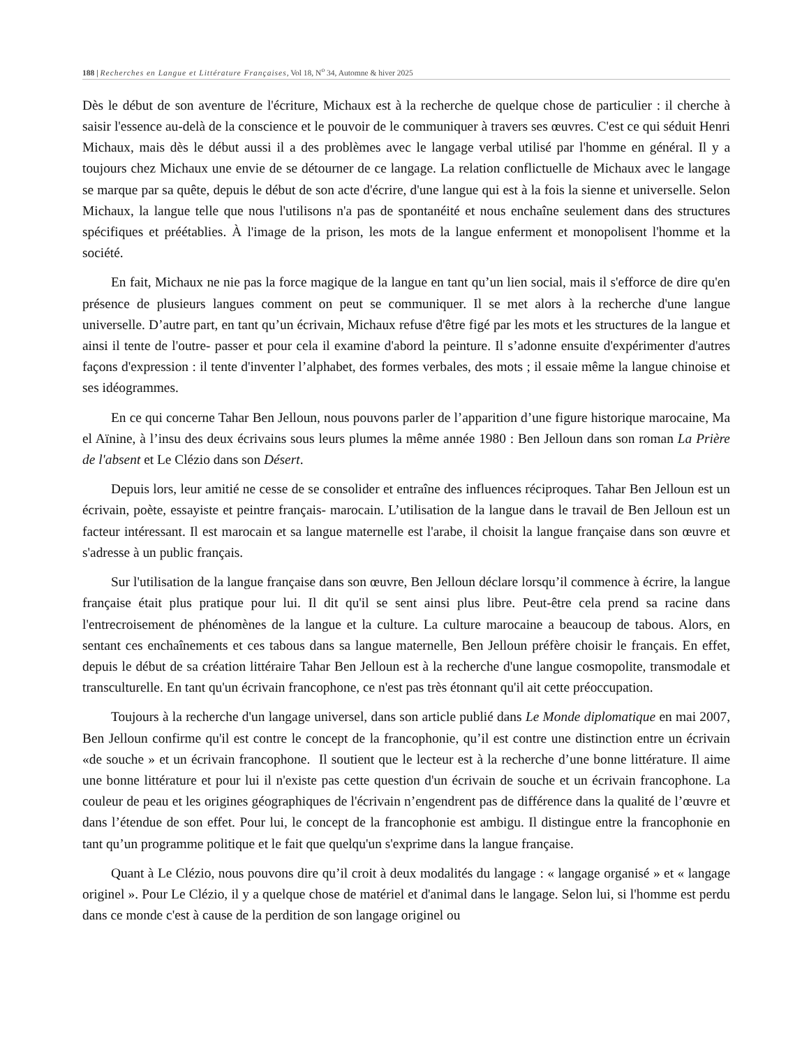188 | Recherches en Langue et Littérature Françaises, Vol 18, N<sup>o</sup> 34, Automne & hiver 2025
Dès le début de son aventure de l'écriture, Michaux est à la recherche de quelque chose de particulier : il cherche à saisir l'essence au-delà de la conscience et le pouvoir de le communiquer à travers ses œuvres. C'est ce qui séduit Henri Michaux, mais dès le début aussi il a des problèmes avec le langage verbal utilisé par l'homme en général. Il y a toujours chez Michaux une envie de se détourner de ce langage. La relation conflictuelle de Michaux avec le langage se marque par sa quête, depuis le début de son acte d'écrire, d'une langue qui est à la fois la sienne et universelle. Selon Michaux, la langue telle que nous l'utilisons n'a pas de spontanéité et nous enchaîne seulement dans des structures spécifiques et préétablies. À l'image de la prison, les mots de la langue enferment et monopolisent l'homme et la société.
En fait, Michaux ne nie pas la force magique de la langue en tant qu’un lien social, mais il s'efforce de dire qu'en présence de plusieurs langues comment on peut se communiquer. Il se met alors à la recherche d'une langue universelle. D’autre part, en tant qu’un écrivain, Michaux refuse d'être figé par les mots et les structures de la langue et ainsi il tente de l'outre- passer et pour cela il examine d'abord la peinture. Il s’adonne ensuite d'expérimenter d'autres façons d'expression : il tente d'inventer l’alphabet, des formes verbales, des mots ; il essaie même la langue chinoise et ses idéogrammes.
En ce qui concerne Tahar Ben Jelloun, nous pouvons parler de l’apparition d’une figure historique marocaine, Ma el Aïnine, à l’insu des deux écrivains sous leurs plumes la même année 1980 : Ben Jelloun dans son roman La Prière de l'absent et Le Clézio dans son Désert.
Depuis lors, leur amitié ne cesse de se consolider et entraîne des influences réciproques. Tahar Ben Jelloun est un écrivain, poète, essayiste et peintre français- marocain. L’utilisation de la langue dans le travail de Ben Jelloun est un facteur intéressant. Il est marocain et sa langue maternelle est l'arabe, il choisit la langue française dans son œuvre et s'adresse à un public français.
Sur l'utilisation de la langue française dans son œuvre, Ben Jelloun déclare lorsqu’il commence à écrire, la langue française était plus pratique pour lui. Il dit qu'il se sent ainsi plus libre. Peut-être cela prend sa racine dans l'entrecroisement de phénomènes de la langue et la culture. La culture marocaine a beaucoup de tabous. Alors, en sentant ces enchaînements et ces tabous dans sa langue maternelle, Ben Jelloun préfère choisir le français. En effet, depuis le début de sa création littéraire Tahar Ben Jelloun est à la recherche d'une langue cosmopolite, transmodale et transculturelle. En tant qu'un écrivain francophone, ce n'est pas très étonnant qu'il ait cette préoccupation.
Toujours à la recherche d'un langage universel, dans son article publié dans Le Monde diplomatique en mai 2007, Ben Jelloun confirme qu'il est contre le concept de la francophonie, qu’il est contre une distinction entre un écrivain «de souche » et un écrivain francophone. Il soutient que le lecteur est à la recherche d’une bonne littérature. Il aime une bonne littérature et pour lui il n'existe pas cette question d'un écrivain de souche et un écrivain francophone. La couleur de peau et les origines géographiques de l'écrivain n’engendrent pas de différence dans la qualité de l’œuvre et dans l’étendue de son effet. Pour lui, le concept de la francophonie est ambigu. Il distingue entre la francophonie en tant qu’un programme politique et le fait que quelqu'un s'exprime dans la langue française.
Quant à Le Clézio, nous pouvons dire qu’il croit à deux modalités du langage : « langage organisé » et « langage originel ». Pour Le Clézio, il y a quelque chose de matériel et d'animal dans le langage. Selon lui, si l'homme est perdu dans ce monde c'est à cause de la perdition de son langage originel ou